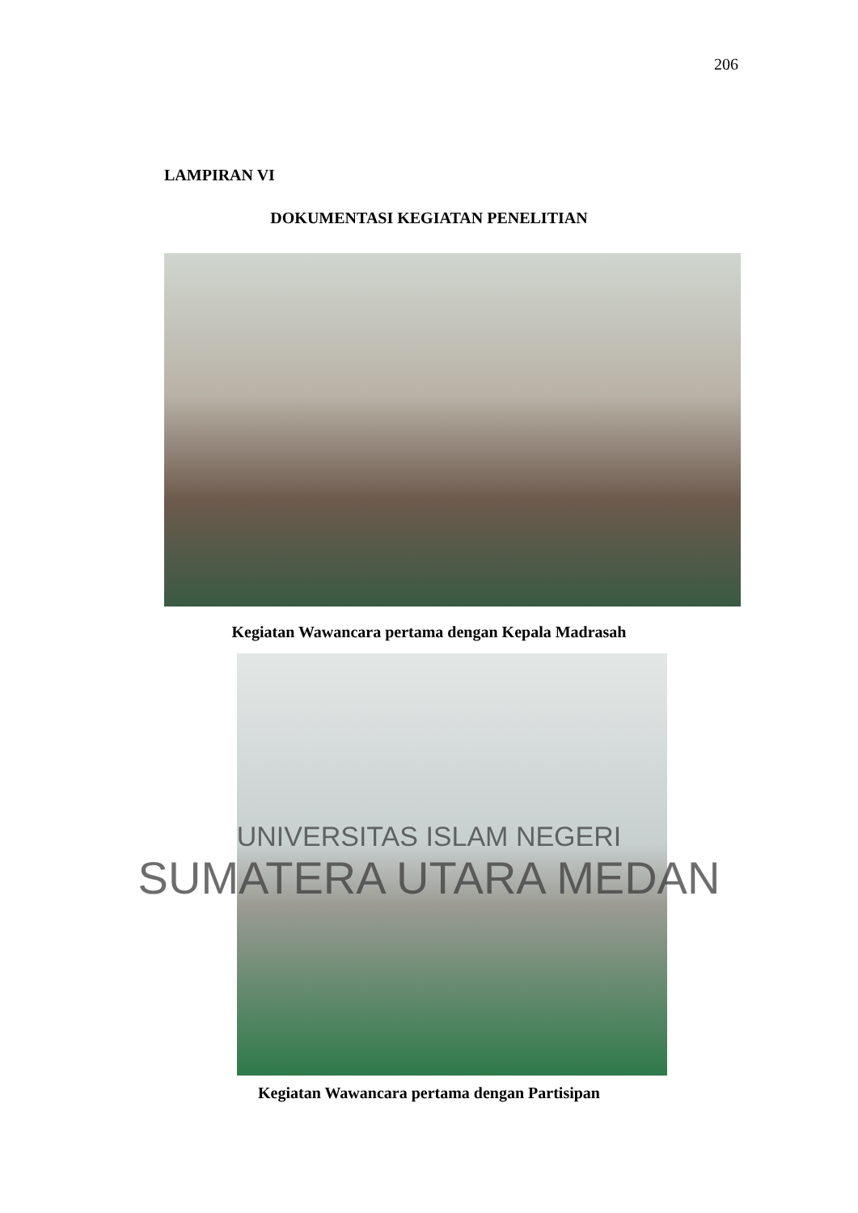206
LAMPIRAN VI
DOKUMENTASI KEGIATAN PENELITIAN
Kegiatan Wawancara pertama dengan Kepala Madrasah
UNIVERSITAS ISLAM NEGERI
SUMATERA UTARA MEDAN
Kegiatan Wawancara pertama dengan Partisipan